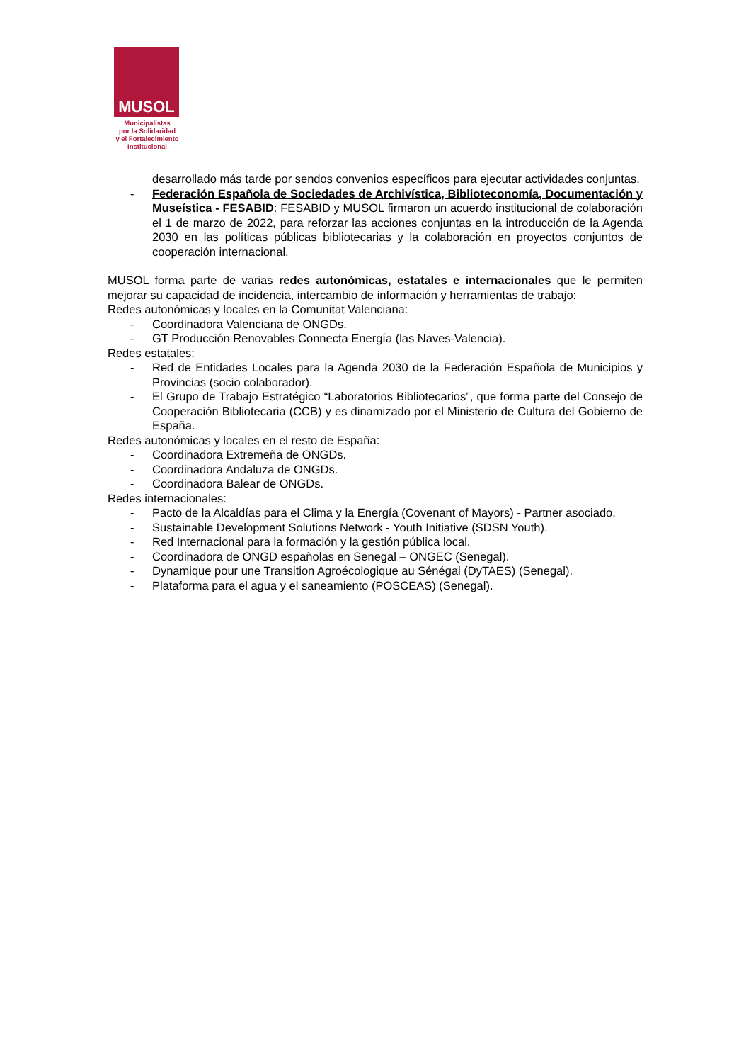MUSOL
Municipalistas
por la Solidaridad
y el Fortalecimiento
Institucional
desarrollado más tarde por sendos convenios específicos para ejecutar actividades conjuntas.
- Federación Española de Sociedades de Archivística, Biblioteconomía, Documentación y Museística - FESABID: FESABID y MUSOL firmaron un acuerdo institucional de colaboración el 1 de marzo de 2022, para reforzar las acciones conjuntas en la introducción de la Agenda 2030 en las políticas públicas bibliotecarias y la colaboración en proyectos conjuntos de cooperación internacional.
MUSOL forma parte de varias redes autonómicas, estatales e internacionales que le permiten mejorar su capacidad de incidencia, intercambio de información y herramientas de trabajo:
Redes autonómicas y locales en la Comunitat Valenciana:
- Coordinadora Valenciana de ONGDs.
- GT Producción Renovables Connecta Energía (las Naves-Valencia).
Redes estatales:
- Red de Entidades Locales para la Agenda 2030 de la Federación Española de Municipios y Provincias (socio colaborador).
- El Grupo de Trabajo Estratégico “Laboratorios Bibliotecarios”, que forma parte del Consejo de Cooperación Bibliotecaria (CCB) y es dinamizado por el Ministerio de Cultura del Gobierno de España.
Redes autonómicas y locales en el resto de España:
- Coordinadora Extremeña de ONGDs.
- Coordinadora Andaluza de ONGDs.
- Coordinadora Balear de ONGDs.
Redes internacionales:
- Pacto de la Alcaldías para el Clima y la Energía (Covenant of Mayors) - Partner asociado.
- Sustainable Development Solutions Network - Youth Initiative (SDSN Youth).
- Red Internacional para la formación y la gestión pública local.
- Coordinadora de ONGD españolas en Senegal – ONGEC (Senegal).
- Dynamique pour une Transition Agroécologique au Sénégal (DyTAES) (Senegal).
- Plataforma para el agua y el saneamiento (POSCEAS) (Senegal).